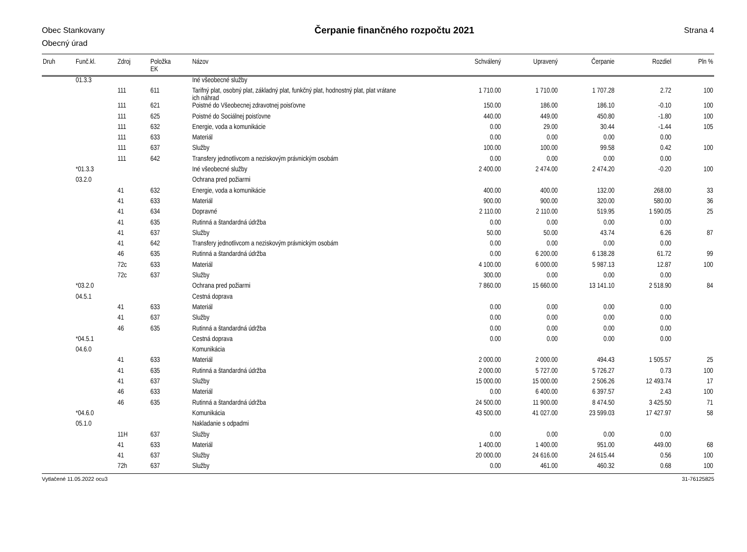Obec Stankovany
Obecný úrad
Strana 4
Čerpanie finančného rozpočtu 2021
| Druh | Funč.kl. | Zdroj | Položka EK | Názov | Schválený | Upravený | Čerpanie | Rozdiel | Pln % |
| --- | --- | --- | --- | --- | --- | --- | --- | --- | --- |
| | 01.3.3 | | | Iné všeobecné služby | | | | | |
| | | 111 | 611 | Tarifný plat, osobný plat, základný plat, funkčný plat, hodnostný plat, plat vrátane ich náhrad | 1 710.00 | 1 710.00 | 1 707.28 | 2.72 | 100 |
| | | 111 | 621 | Poistné do Všeobecnej zdravotnej poisťovne | 150.00 | 186.00 | 186.10 | -0.10 | 100 |
| | | 111 | 625 | Poistné do Sociálnej poisťovne | 440.00 | 449.00 | 450.80 | -1.80 | 100 |
| | | 111 | 632 | Energie, voda a komunikácie | 0.00 | 29.00 | 30.44 | -1.44 | 105 |
| | | 111 | 633 | Materiál | 0.00 | 0.00 | 0.00 | 0.00 | |
| | | 111 | 637 | Služby | 100.00 | 100.00 | 99.58 | 0.42 | 100 |
| | | 111 | 642 | Transfery jednotlivcom a neziskovým právnickým osobám | 0.00 | 0.00 | 0.00 | 0.00 | |
| | *01.3.3 | | | Iné všeobecné služby | 2 400.00 | 2 474.00 | 2 474.20 | -0.20 | 100 |
| | 03.2.0 | | | Ochrana pred požiarmi | | | | | |
| | | 41 | 632 | Energie, voda a komunikácie | 400.00 | 400.00 | 132.00 | 268.00 | 33 |
| | | 41 | 633 | Materiál | 900.00 | 900.00 | 320.00 | 580.00 | 36 |
| | | 41 | 634 | Dopravné | 2 110.00 | 2 110.00 | 519.95 | 1 590.05 | 25 |
| | | 41 | 635 | Rutinná a štandardná údržba | 0.00 | 0.00 | 0.00 | 0.00 | |
| | | 41 | 637 | Služby | 50.00 | 50.00 | 43.74 | 6.26 | 87 |
| | | 41 | 642 | Transfery jednotlivcom a neziskovým právnickým osobám | 0.00 | 0.00 | 0.00 | 0.00 | |
| | | 46 | 635 | Rutinná a štandardná údržba | 0.00 | 6 200.00 | 6 138.28 | 61.72 | 99 |
| | | 72c | 633 | Materiál | 4 100.00 | 6 000.00 | 5 987.13 | 12.87 | 100 |
| | | 72c | 637 | Služby | 300.00 | 0.00 | 0.00 | 0.00 | |
| | *03.2.0 | | | Ochrana pred požiarmi | 7 860.00 | 15 660.00 | 13 141.10 | 2 518.90 | 84 |
| | 04.5.1 | | | Cestná doprava | | | | | |
| | | 41 | 633 | Materiál | 0.00 | 0.00 | 0.00 | 0.00 | |
| | | 41 | 637 | Služby | 0.00 | 0.00 | 0.00 | 0.00 | |
| | | 46 | 635 | Rutinná a štandardná údržba | 0.00 | 0.00 | 0.00 | 0.00 | |
| | *04.5.1 | | | Cestná doprava | 0.00 | 0.00 | 0.00 | 0.00 | |
| | 04.6.0 | | | Komunikácia | | | | | |
| | | 41 | 633 | Materiál | 2 000.00 | 2 000.00 | 494.43 | 1 505.57 | 25 |
| | | 41 | 635 | Rutinná a štandardná údržba | 2 000.00 | 5 727.00 | 5 726.27 | 0.73 | 100 |
| | | 41 | 637 | Služby | 15 000.00 | 15 000.00 | 2 506.26 | 12 493.74 | 17 |
| | | 46 | 633 | Materiál | 0.00 | 6 400.00 | 6 397.57 | 2.43 | 100 |
| | | 46 | 635 | Rutinná a štandardná údržba | 24 500.00 | 11 900.00 | 8 474.50 | 3 425.50 | 71 |
| | *04.6.0 | | | Komunikácia | 43 500.00 | 41 027.00 | 23 599.03 | 17 427.97 | 58 |
| | 05.1.0 | | | Nakladanie s odpadmi | | | | | |
| | | 11H | 637 | Služby | 0.00 | 0.00 | 0.00 | 0.00 | |
| | | 41 | 633 | Materiál | 1 400.00 | 1 400.00 | 951.00 | 449.00 | 68 |
| | | 41 | 637 | Služby | 20 000.00 | 24 616.00 | 24 615.44 | 0.56 | 100 |
| | | 72h | 637 | Služby | 0.00 | 461.00 | 460.32 | 0.68 | 100 |
Vytlačené 11.05.2022 ocu3 31-76125825